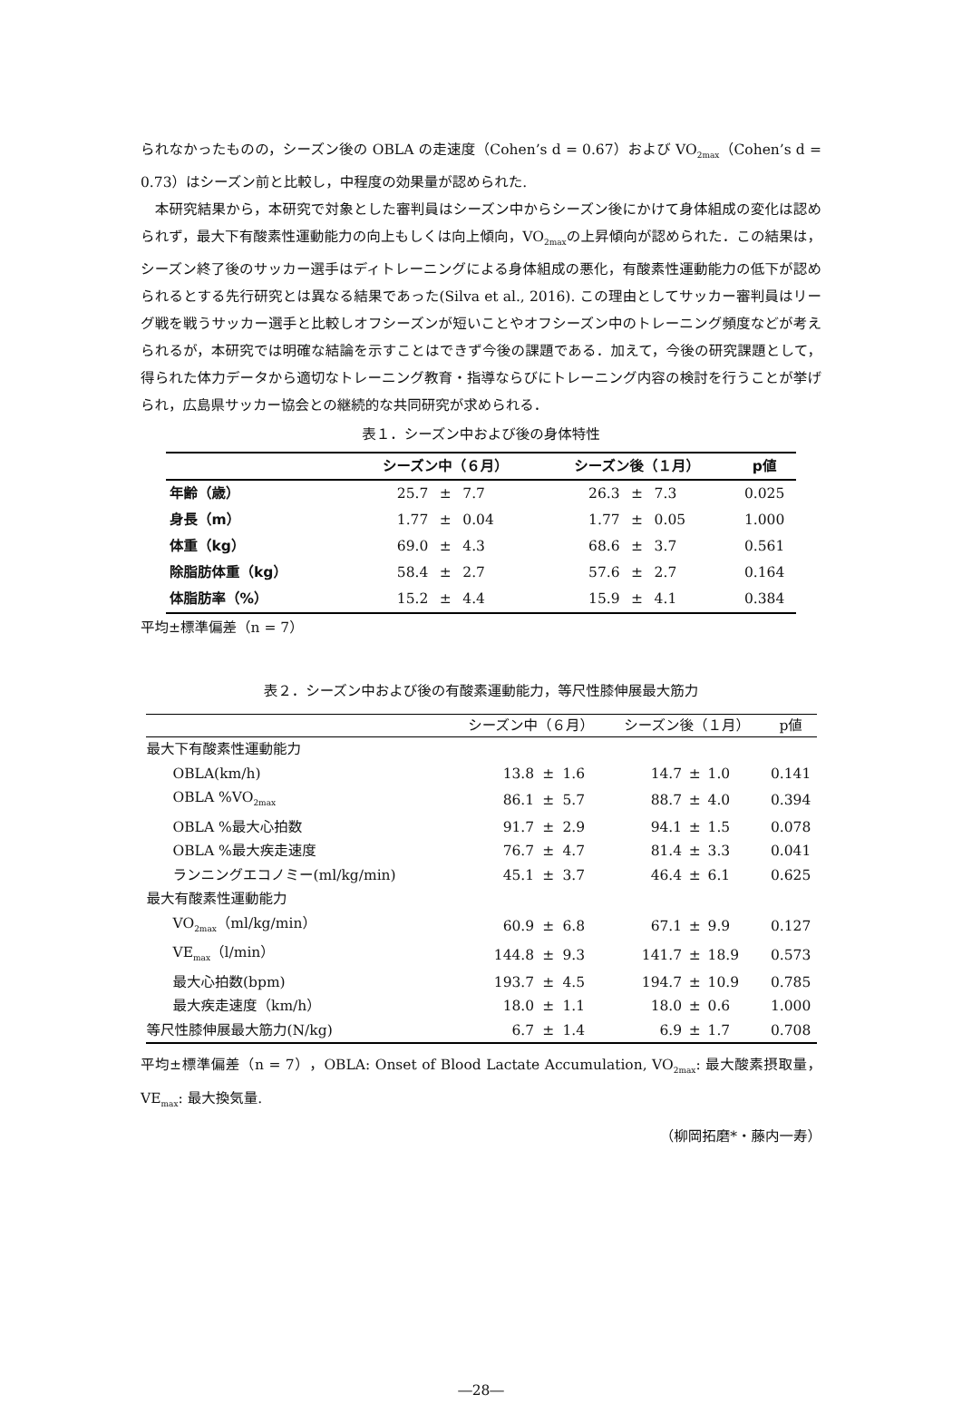られなかったものの，シーズン後の OBLA の走速度（Cohen’s d = 0.67）および VO<sub>2max</sub>（Cohen’s d = 0.73）はシーズン前と比較し，中程度の効果量が認められた.
　本研究結果から，本研究で対象とした審判員はシーズン中からシーズン後にかけて身体組成の変化は認められず，最大下有酸素性運動能力の向上もしくは向上傾向，VO<sub>2max</sub>の上昇傾向が認められた．この結果は，シーズン終了後のサッカー選手はディトレーニングによる身体組成の悪化，有酸素性運動能力の低下が認められるとする先行研究とは異なる結果であった(Silva et al., 2016). この理由としてサッカー審判員はリーグ戦を戦うサッカー選手と比較しオフシーズンが短いことやオフシーズン中のトレーニング頻度などが考えられるが，本研究では明確な結論を示すことはできず今後の課題である．加えて，今後の研究課題として，得られた体力データから適切なトレーニング教育・指導ならびにトレーニング内容の検討を行うことが挙げられ，広島県サッカー協会との継続的な共同研究が求められる．
表１．シーズン中および後の身体特性
| | シーズン中（６月） | | | シーズン後（１月） | | | p値 |
| --- | --- | --- | --- | --- | --- | --- | --- |
| 年齢（歳） | 25.7 | ± | 7.7 | 26.3 | ± | 7.3 | 0.025 |
| 身長（m） | 1.77 | ± | 0.04 | 1.77 | ± | 0.05 | 1.000 |
| 体重（kg） | 69.0 | ± | 4.3 | 68.6 | ± | 3.7 | 0.561 |
| 除脂肪体重（kg） | 58.4 | ± | 2.7 | 57.6 | ± | 2.7 | 0.164 |
| 体脂肪率（%） | 15.2 | ± | 4.4 | 15.9 | ± | 4.1 | 0.384 |
平均±標準偏差（n = 7）
表２．シーズン中および後の有酸素運動能力，等尺性膝伸展最大筋力
| | シーズン中（６月） | | | シーズン後（１月） | | | p値 |
| --- | --- | --- | --- | --- | --- | --- | --- |
| 最大下有酸素性運動能力 | | | | | | | |
| OBLA(km/h) | 13.8 | ± | 1.6 | 14.7 | ± | 1.0 | 0.141 |
| OBLA %VO<sub>2max</sub> | 86.1 | ± | 5.7 | 88.7 | ± | 4.0 | 0.394 |
| OBLA %最大心拍数 | 91.7 | ± | 2.9 | 94.1 | ± | 1.5 | 0.078 |
| OBLA %最大疾走速度 | 76.7 | ± | 4.7 | 81.4 | ± | 3.3 | 0.041 |
| ランニングエコノミー(ml/kg/min) | 45.1 | ± | 3.7 | 46.4 | ± | 6.1 | 0.625 |
| 最大有酸素性運動能力 | | | | | | | |
| VO<sub>2max</sub>（ml/kg/min） | 60.9 | ± | 6.8 | 67.1 | ± | 9.9 | 0.127 |
| VE<sub>max</sub>（l/min） | 144.8 | ± | 9.3 | 141.7 | ± | 18.9 | 0.573 |
| 最大心拍数(bpm) | 193.7 | ± | 4.5 | 194.7 | ± | 10.9 | 0.785 |
| 最大疾走速度（km/h） | 18.0 | ± | 1.1 | 18.0 | ± | 0.6 | 1.000 |
| 等尺性膝伸展最大筋力(N/kg) | 6.7 | ± | 1.4 | 6.9 | ± | 1.7 | 0.708 |
平均±標準偏差（n = 7），OBLA: Onset of Blood Lactate Accumulation, VO<sub>2max</sub>: 最大酸素摂取量，VE<sub>max</sub>: 最大換気量.
（柳岡拓磨*・藤内一寿）
―28―